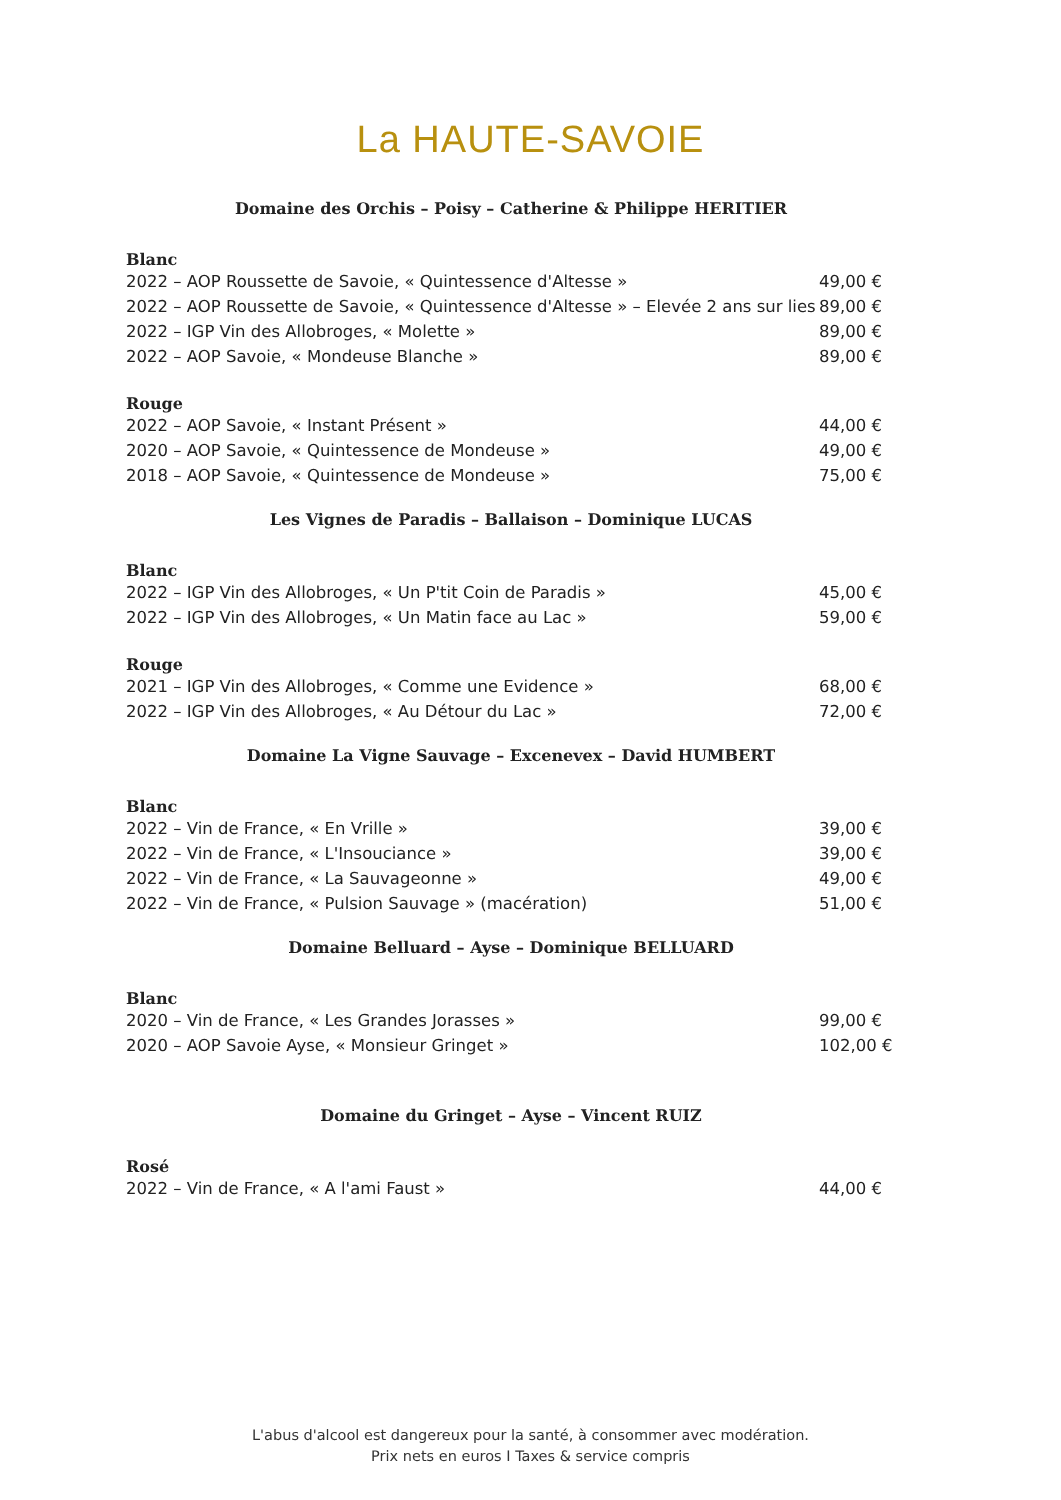La HAUTE-SAVOIE
Domaine des Orchis – Poisy – Catherine & Philippe HERITIER
Blanc
2022 – AOP Roussette de Savoie, « Quintessence d'Altesse » 49,00 €
2022 – AOP Roussette de Savoie, « Quintessence d'Altesse » – Elevée 2 ans sur lies 89,00 €
2022 – IGP Vin des Allobroges, « Molette » 89,00 €
2022 – AOP Savoie, « Mondeuse Blanche » 89,00 €
Rouge
2022 – AOP Savoie, « Instant Présent » 44,00 €
2020 – AOP Savoie, « Quintessence de Mondeuse » 49,00 €
2018 – AOP Savoie, « Quintessence de Mondeuse » 75,00 €
Les Vignes de Paradis – Ballaison – Dominique LUCAS
Blanc
2022 – IGP Vin des Allobroges, « Un P'tit Coin de Paradis » 45,00 €
2022 – IGP Vin des Allobroges, « Un Matin face au Lac » 59,00 €
Rouge
2021 – IGP Vin des Allobroges, « Comme une Evidence » 68,00 €
2022 – IGP Vin des Allobroges, « Au Détour du Lac » 72,00 €
Domaine La Vigne Sauvage – Excenevex – David HUMBERT
Blanc
2022 – Vin de France, « En Vrille » 39,00 €
2022 – Vin de France, « L'Insouciance » 39,00 €
2022 – Vin de France, « La Sauvageonne » 49,00 €
2022 – Vin de France, « Pulsion Sauvage » (macération) 51,00 €
Domaine Belluard – Ayse – Dominique BELLUARD
Blanc
2020 – Vin de France, « Les Grandes Jorasses » 99,00 €
2020 – AOP Savoie Ayse, « Monsieur Gringet » 102,00 €
Domaine du Gringet – Ayse – Vincent RUIZ
Rosé
2022 – Vin de France, « A l'ami Faust » 44,00 €
L'abus d'alcool est dangereux pour la santé, à consommer avec modération.
Prix nets en euros I Taxes & service compris